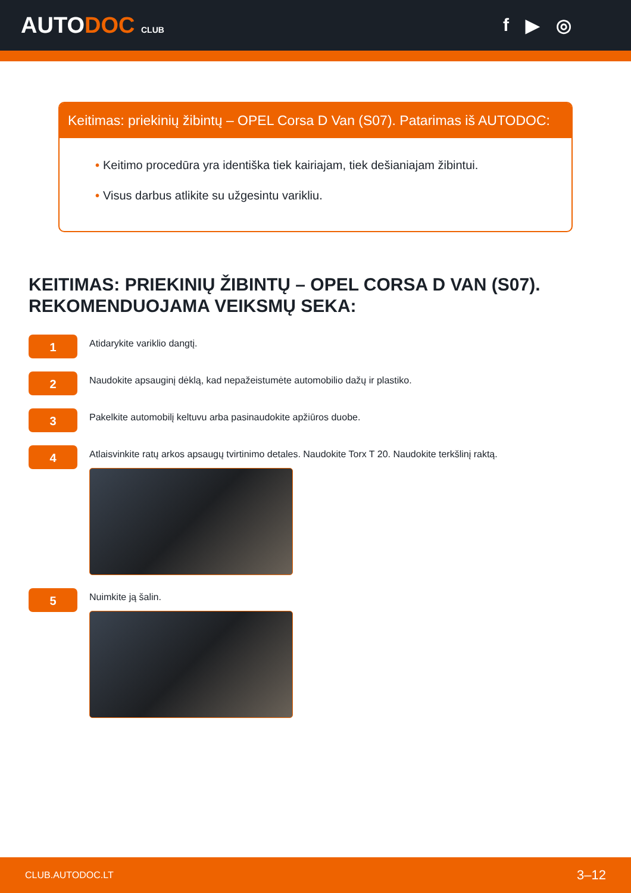AUTODOC CLUB
f ▶ ◎
Keitimas: priekinių žibintų – OPEL Corsa D Van (S07). Patarimas iš AUTODOC:
• Keitimo procedūra yra identiška tiek kairiajam, tiek dešianiajam žibintui.
• Visus darbus atlikite su užgesintu varikliu.
KEITIMAS: PRIEKINIŲ ŽIBINTŲ – OPEL CORSA D VAN (S07). REKOMENDUOJAMA VEIKSMŲ SEKA:
1
Atidarykite variklio dangtį.
2
Naudokite apsauginį dėklą, kad nepažeistumėte automobilio dažų ir plastiko.
3
Pakelkite automobilį keltuvu arba pasinaudokite apžiūros duobe.
4
Atlaisvinkite ratų arkos apsaugų tvirtinimo detales. Naudokite Torx T 20. Naudokite terkšlinį raktą.
5
Nuimkite ją šalin.
CLUB.AUTODOC.LT 3–12